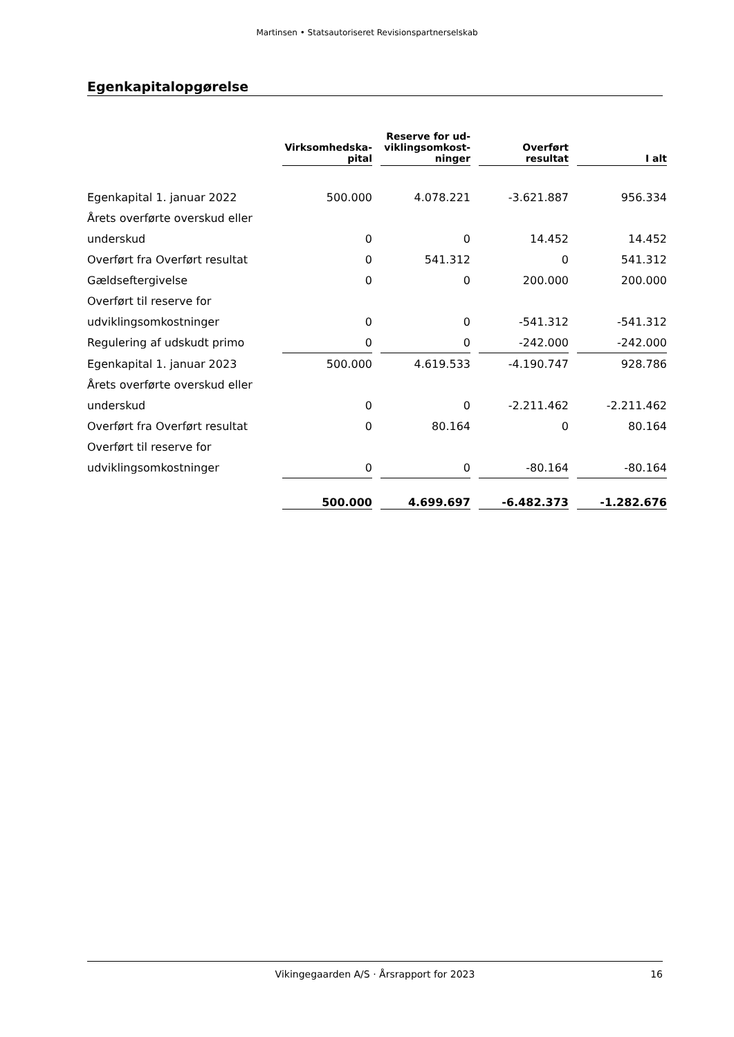Martinsen • Statsautoriseret Revisionspartnerselskab
Egenkapitalopgørelse
| | Virksomhedska- pital | | Reserve for ud- viklingsomkost- ninger | | Overført resultat | | I alt |
| --- | --- | --- | --- | --- | --- | --- | --- |
| Egenkapital 1. januar 2022 | 500.000 | | 4.078.221 | | -3.621.887 | | 956.334 |
| Årets overførte overskud eller | | | | | | | |
| underskud | 0 | | 0 | | 14.452 | | 14.452 |
| Overført fra Overført resultat | 0 | | 541.312 | | 0 | | 541.312 |
| Gældseftergivelse | 0 | | 0 | | 200.000 | | 200.000 |
| Overført til reserve for | | | | | | | |
| udviklingsomkostninger | 0 | | 0 | | -541.312 | | -541.312 |
| Regulering af udskudt primo | 0 | | 0 | | -242.000 | | -242.000 |
| Egenkapital 1. januar 2023 | 500.000 | | 4.619.533 | | -4.190.747 | | 928.786 |
| Årets overførte overskud eller | | | | | | | |
| underskud | 0 | | 0 | | -2.211.462 | | -2.211.462 |
| Overført fra Overført resultat | 0 | | 80.164 | | 0 | | 80.164 |
| Overført til reserve for | | | | | | | |
| udviklingsomkostninger | 0 | | 0 | | -80.164 | | -80.164 |
| | 500.000 | | 4.699.697 | | -6.482.373 | | -1.282.676 |
Vikingegaarden A/S · Årsrapport for 2023 16